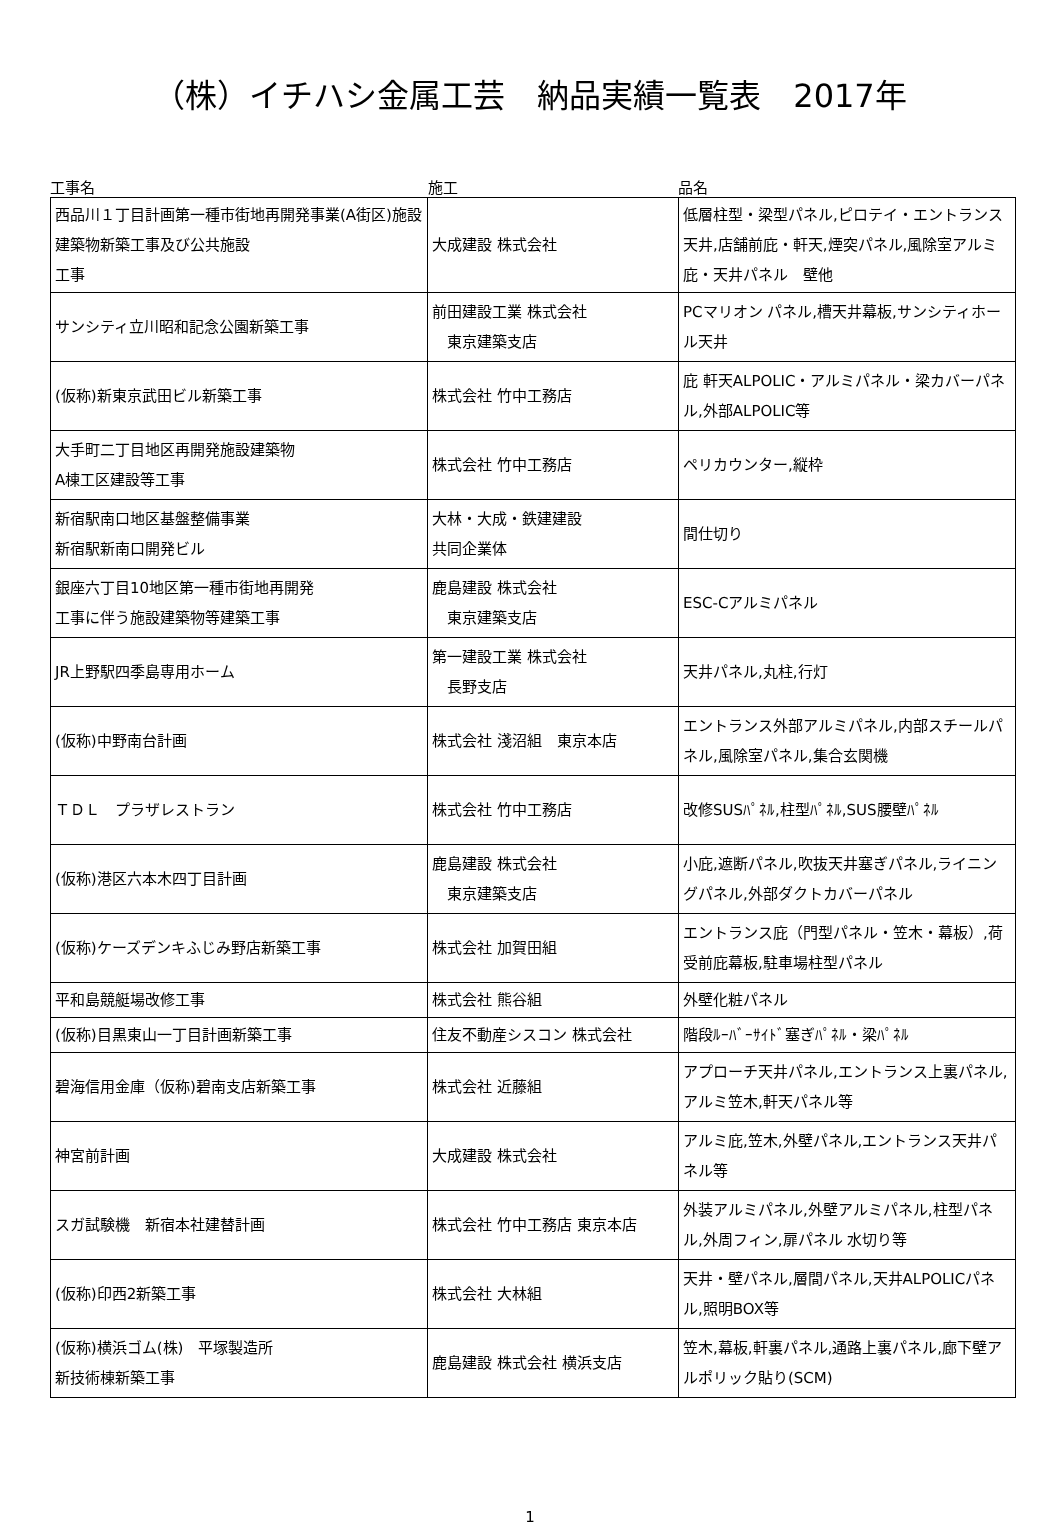（株）イチハシ金属工芸　納品実績一覧表　2017年
工事名 施工 品名
| 西品川１丁目計画第一種市街地再開発事業(A街区)施設建築物新築工事及び公共施設 工事 | 大成建設 株式会社 | 低層柱型・梁型パネル,ピロテイ・エントランス天井,店舗前庇・軒天,煙突パネル,風除室アルミ庇・天井パネル 壁他 |
| サンシティ立川昭和記念公園新築工事 | 前田建設工業 株式会社 東京建築支店 | PCマリオン パネル,槽天井幕板,サンシティホール天井 |
| (仮称)新東京武田ビル新築工事 | 株式会社 竹中工務店 | 庇 軒天ALPOLIC・アルミパネル・梁カバーパネル,外部ALPOLIC等 |
| 大手町二丁目地区再開発施設建築物 A棟工区建設等工事 | 株式会社 竹中工務店 | ペリカウンター,縦枠 |
| 新宿駅南口地区基盤整備事業 新宿駅新南口開発ビル | 大林・大成・鉄建建設 共同企業体 | 間仕切り |
| 銀座六丁目10地区第一種市街地再開発 工事に伴う施設建築物等建築工事 | 鹿島建設 株式会社 東京建築支店 | ESC-Cアルミパネル |
| JR上野駅四季島専用ホーム | 第一建設工業 株式会社 長野支店 | 天井パネル,丸柱,行灯 |
| (仮称)中野南台計画 | 株式会社 淺沼組 東京本店 | エントランス外部アルミパネル,内部スチールパネル,風除室パネル,集合玄関機 |
| ＴＤＬ プラザレストラン | 株式会社 竹中工務店 | 改修SUSﾊﾟﾈﾙ,柱型ﾊﾟﾈﾙ,SUS腰壁ﾊﾟﾈﾙ |
| (仮称)港区六本木四丁目計画 | 鹿島建設 株式会社 東京建築支店 | 小庇,遮断パネル,吹抜天井塞ぎパネル,ライニングパネル,外部ダクトカバーパネル |
| (仮称)ケーズデンキふじみ野店新築工事 | 株式会社 加賀田組 | エントランス庇（門型パネル・笠木・幕板）,荷受前庇幕板,駐車場柱型パネル |
| 平和島競艇場改修工事 | 株式会社 熊谷組 | 外壁化粧パネル |
| (仮称)目黒東山一丁目計画新築工事 | 住友不動産シスコン 株式会社 | 階段ﾙｰﾊﾞｰｻｲﾄﾞ塞ぎﾊﾟﾈﾙ・梁ﾊﾟﾈﾙ |
| 碧海信用金庫（仮称)碧南支店新築工事 | 株式会社 近藤組 | アプローチ天井パネル,エントランス上裏パネル,アルミ笠木,軒天パネル等 |
| 神宮前計画 | 大成建設 株式会社 | アルミ庇,笠木,外壁パネル,エントランス天井パネル等 |
| スガ試験機 新宿本社建替計画 | 株式会社 竹中工務店 東京本店 | 外装アルミパネル,外壁アルミパネル,柱型パネル,外周フィン,扉パネル 水切り等 |
| (仮称)印西2新築工事 | 株式会社 大林組 | 天井・壁パネル,層間パネル,天井ALPOLICパネル,照明BOX等 |
| (仮称)横浜ゴム(株) 平塚製造所 新技術棟新築工事 | 鹿島建設 株式会社 横浜支店 | 笠木,幕板,軒裏パネル,通路上裏パネル,廊下壁アルポリック貼り(SCM) |
1